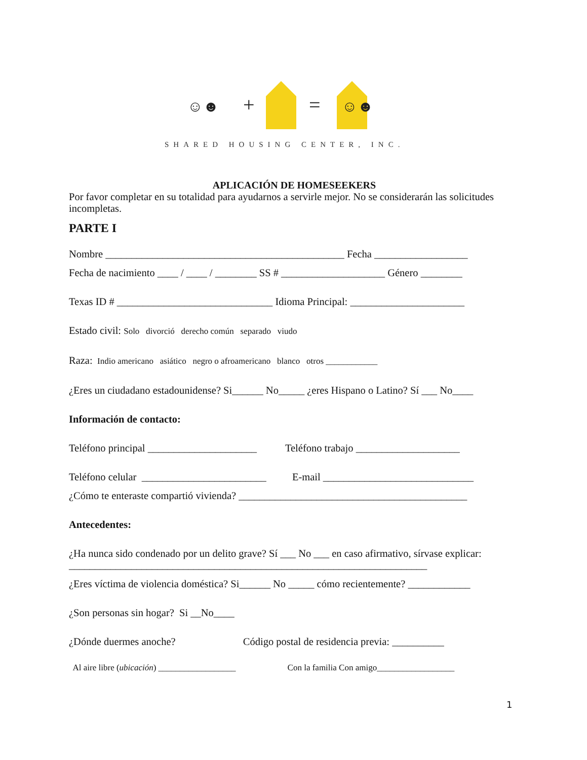+
=
☺☻
☺☻
SHARED HOUSING CENTER, INC.
APLICACIÓN DE HOMESEEKERS
Por favor completar en su totalidad para ayudarnos a servirle mejor. No se considerarán las solicitudes incompletas.
PARTE I
Nombre ______________________________________________ Fecha __________________
Fecha de nacimiento ____ / ____ / ________ SS # ____________________ Género ________
Texas ID # ______________________________ Idioma Principal: ______________________
Estado civil: Solo divorció derecho común separado viudo
Raza: Indio americano asiático negro o afroamericano blanco otros ____________
¿Eres un ciudadano estadounidense? Si______ No_____ ¿eres Hispano o Latino? Sí ___ No____
Información de contacto:
Teléfono principal _____________________ Teléfono trabajo ____________________
Teléfono celular ________________________ E-mail _____________________________
¿Cómo te enteraste compartió vivienda? ____________________________________________
Antecedentes:
¿Ha nunca sido condenado por un delito grave? Sí ___ No ___ en caso afirmativo, sírvase explicar: _____________________________________________________________________
¿Eres víctima de violencia doméstica? Si______ No _____ cómo recientemente? ____________
¿Son personas sin hogar? Si __No____
¿Dónde duermes anoche? Código postal de residencia previa: __________
Al aire libre (ubicación) __________________ Con la familia Con amigo__________________
1